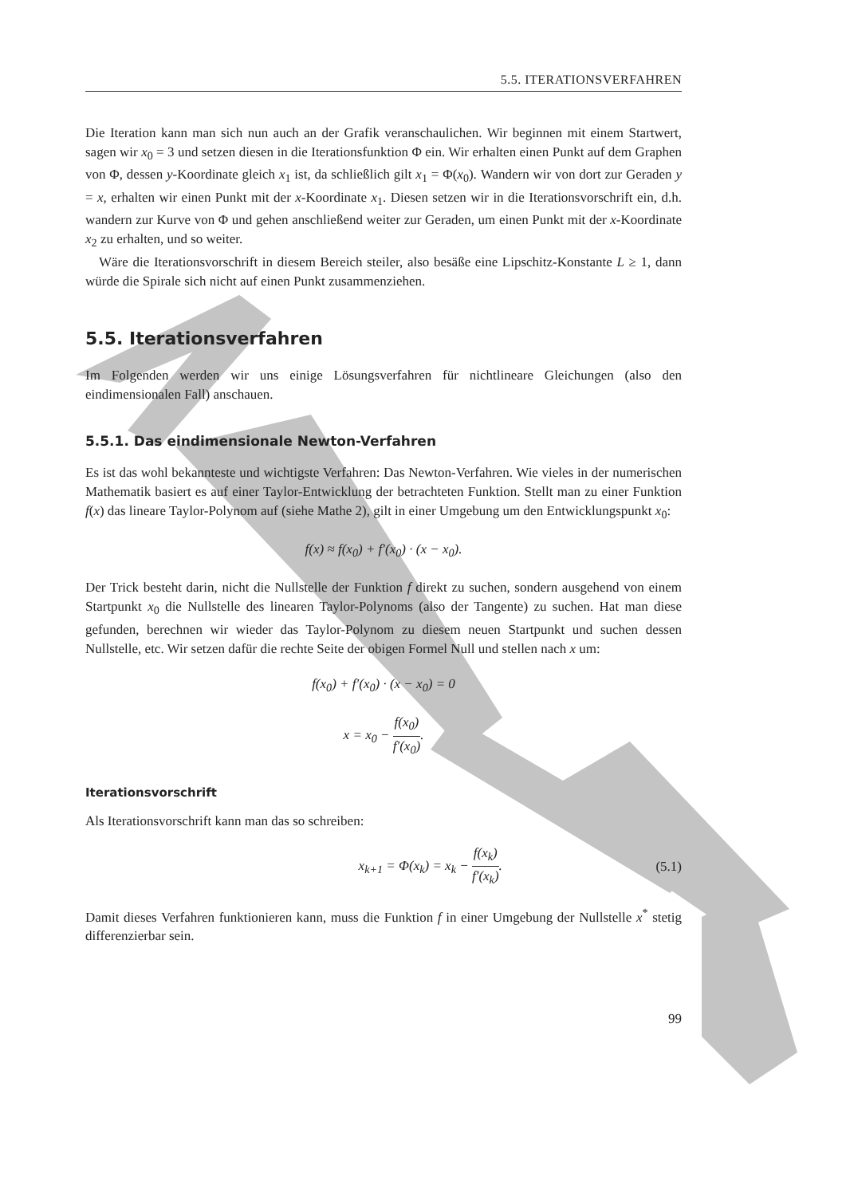5.5. ITERATIONSVERFAHREN
Die Iteration kann man sich nun auch an der Grafik veranschaulichen. Wir beginnen mit einem Startwert, sagen wir x<sub>0</sub> = 3 und setzen diesen in die Iterationsfunktion Φ ein. Wir erhalten einen Punkt auf dem Graphen von Φ, dessen y-Koordinate gleich x<sub>1</sub> ist, da schließlich gilt x<sub>1</sub> = Φ(x<sub>0</sub>). Wandern wir von dort zur Geraden y = x, erhalten wir einen Punkt mit der x-Koordinate x<sub>1</sub>. Diesen setzen wir in die Iterationsvorschrift ein, d.h. wandern zur Kurve von Φ und gehen anschließend weiter zur Geraden, um einen Punkt mit der x-Koordinate x<sub>2</sub> zu erhalten, und so weiter.
Wäre die Iterationsvorschrift in diesem Bereich steiler, also besäße eine Lipschitz-Konstante L ≥ 1, dann würde die Spirale sich nicht auf einen Punkt zusammenziehen.
5.5. Iterationsverfahren
Im Folgenden werden wir uns einige Lösungsverfahren für nichtlineare Gleichungen (also den eindimensionalen Fall) anschauen.
5.5.1. Das eindimensionale Newton-Verfahren
Es ist das wohl bekannteste und wichtigste Verfahren: Das Newton-Verfahren. Wie vieles in der numerischen Mathematik basiert es auf einer Taylor-Entwicklung der betrachteten Funktion. Stellt man zu einer Funktion f(x) das lineare Taylor-Polynom auf (siehe Mathe 2), gilt in einer Umgebung um den Entwicklungspunkt x<sub>0</sub>:
f(x) ≈ f(x<sub>0</sub>) + f′(x<sub>0</sub>) · (x − x<sub>0</sub>).
Der Trick besteht darin, nicht die Nullstelle der Funktion f direkt zu suchen, sondern ausgehend von einem Startpunkt x<sub>0</sub> die Nullstelle des linearen Taylor-Polynoms (also der Tangente) zu suchen. Hat man diese gefunden, berechnen wir wieder das Taylor-Polynom zu diesem neuen Startpunkt und suchen dessen Nullstelle, etc. Wir setzen dafür die rechte Seite der obigen Formel Null und stellen nach x um:
f(x<sub>0</sub>) + f′(x<sub>0</sub>) · (x − x<sub>0</sub>) = 0
x = x<sub>0</sub> − f(x<sub>0</sub>) f′(x<sub>0</sub>).
Iterationsvorschrift
Als Iterationsvorschrift kann man das so schreiben:
x<sub>k+1</sub> = Φ(x<sub>k</sub>) = x<sub>k</sub> − f(x<sub>k</sub>) f′(x<sub>k</sub>). (5.1)
Damit dieses Verfahren funktionieren kann, muss die Funktion f in einer Umgebung der Nullstelle x<sup>*</sup> stetig differenzierbar sein.
99